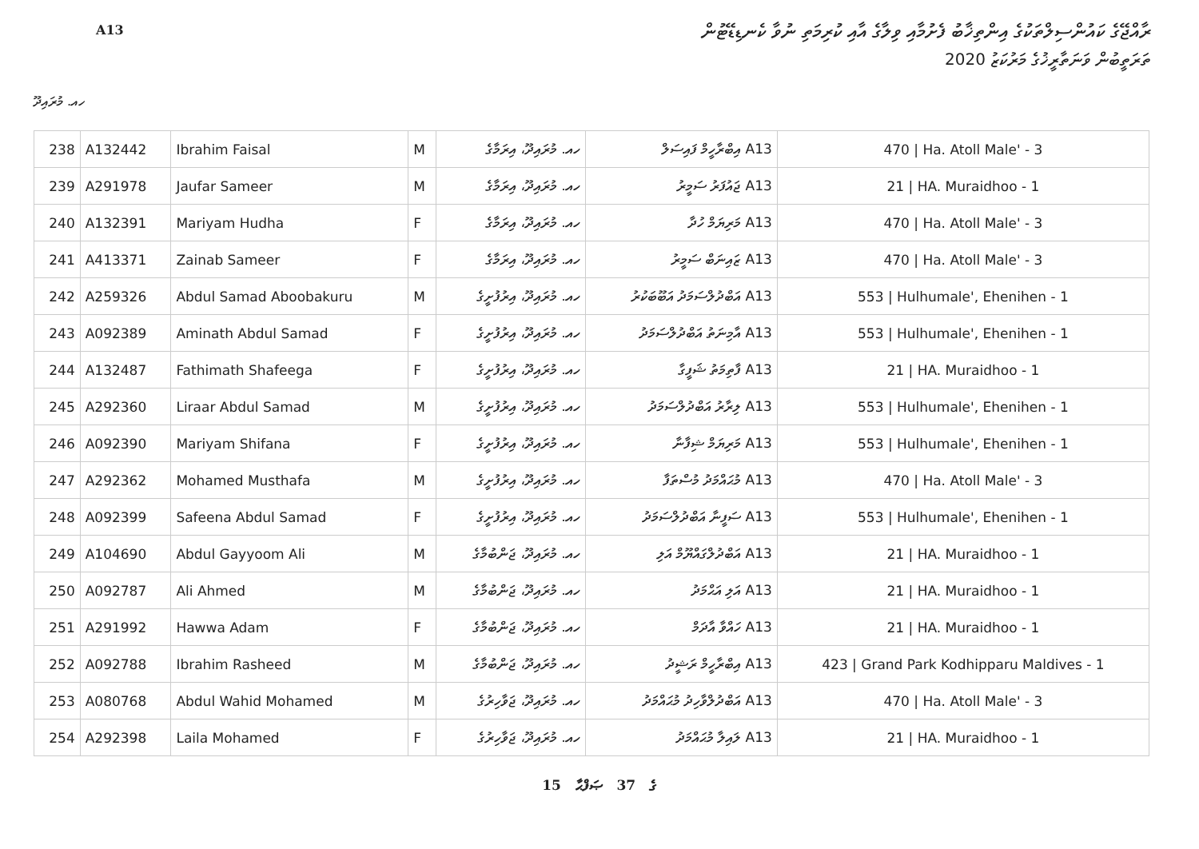ރާއްޖޭގެ ކައުންސިލްތަކުގެ އިންތިޚާބު ފެށުމާއި ވިލާގެ އާއި ކުރިމަތި ނުވާ ކެނޑިޑޭޓުން
A13
ތަރަތީބުން ވަނަތާރީޚުގެ މަރުކަޒު 2020
ހއ. މުރައިދޫ
| 238 | A132442 | Ibrahim Faisal | M | ހއ. މުރައިދޫ، އިރަމާގެ | A13 އިބްރާހީމް ފައިސަލް | 470 / Ha. Atoll Male' - 3 |
| 239 | A291978 | Jaufar Sameer | M | ހއ. މުރައިދޫ، އިރަމާގެ | A13 ޖައުފަރު ސަމީރު | 21 / HA. Muraidhoo - 1 |
| 240 | A132391 | Mariyam Hudha | F | ހއ. މުރައިދޫ، އިރަމާގެ | A13 މަރިޔަމް ހުދާ | 470 / Ha. Atoll Male' - 3 |
| 241 | A413371 | Zainab Sameer | F | ހއ. މުރައިދޫ، އިރަމާގެ | A13 ޒައިނަބް ސަމީރު | 470 / Ha. Atoll Male' - 3 |
| 242 | A259326 | Abdul Samad Aboobakuru | M | ހއ. މުރައިދޫ، އިރުފުށީގެ | A13 އަބްދުލްސަމަދު އަބޫބަކުރު | 553 / Hulhumale', Ehenihen - 1 |
| 243 | A092389 | Aminath Abdul Samad | F | ހއ. މުރައިދޫ، އިރުފުށީގެ | A13 އާމިނަތު އަބްދުލްސަމަދު | 553 / Hulhumale', Ehenihen - 1 |
| 244 | A132487 | Fathimath Shafeega | F | ހއ. މުރައިދޫ، އިރުފުށީގެ | A13 ފާތިމަތު ޝަފީގާ | 21 / HA. Muraidhoo - 1 |
| 245 | A292360 | Liraar Abdul Samad | M | ހއ. މުރައިދޫ، އިރުފުށީގެ | A13 ލިރާރު އަބްދުލްސަމަދު | 553 / Hulhumale', Ehenihen - 1 |
| 246 | A092390 | Mariyam Shifana | F | ހއ. މުރައިދޫ، އިރުފުށީގެ | A13 މަރިޔަމް ޝިފާނާ | 553 / Hulhumale', Ehenihen - 1 |
| 247 | A292362 | Mohamed Musthafa | M | ހއ. މުރައިދޫ، އިރުފުށީގެ | A13 މުޙައްމަދު މުސްތަފާ | 470 / Ha. Atoll Male' - 3 |
| 248 | A092399 | Safeena Abdul Samad | F | ހއ. މުރައިދޫ، އިރުފުށީގެ | A13 ސަފީނާ އަބްދުލްސަމަދު | 553 / Hulhumale', Ehenihen - 1 |
| 249 | A104690 | Abdul Gayyoom Ali | M | ހއ. މުރައިދޫ، ޖަންބުމާގެ | A13 އަބްދުލްގައްޔޫމް އަލި | 21 / HA. Muraidhoo - 1 |
| 250 | A092787 | Ali Ahmed | M | ހއ. މުރައިދޫ، ޖަންބުމާގެ | A13 އަލި އަޙްމަދު | 21 / HA. Muraidhoo - 1 |
| 251 | A291992 | Hawwa Adam | F | ހއ. މުރައިދޫ، ޖަންބުމާގެ | A13 ހައްވާ އާދަމް | 21 / HA. Muraidhoo - 1 |
| 252 | A092788 | Ibrahim Rasheed | M | ހއ. މުރައިދޫ، ޖަންބުމާގެ | A13 އިބްރާހީމް ރަޝީދު | 423 / Grand Park Kodhipparu Maldives - 1 |
| 253 | A080768 | Abdul Wahid Mohamed | M | ހއ. މުރައިދޫ، ޖަވާހިރުގެ | A13 އަބްދުލްވާހިދު މުޙައްމަދު | 470 / Ha. Atoll Male' - 3 |
| 254 | A292398 | Laila Mohamed | F | ހއ. މުރައިދޫ، ޖަވާހިރުގެ | A13 ލައިލާ މުޙައްމަދު | 21 / HA. Muraidhoo - 1 |
15 ގެ 37 ޞަފްޙާ